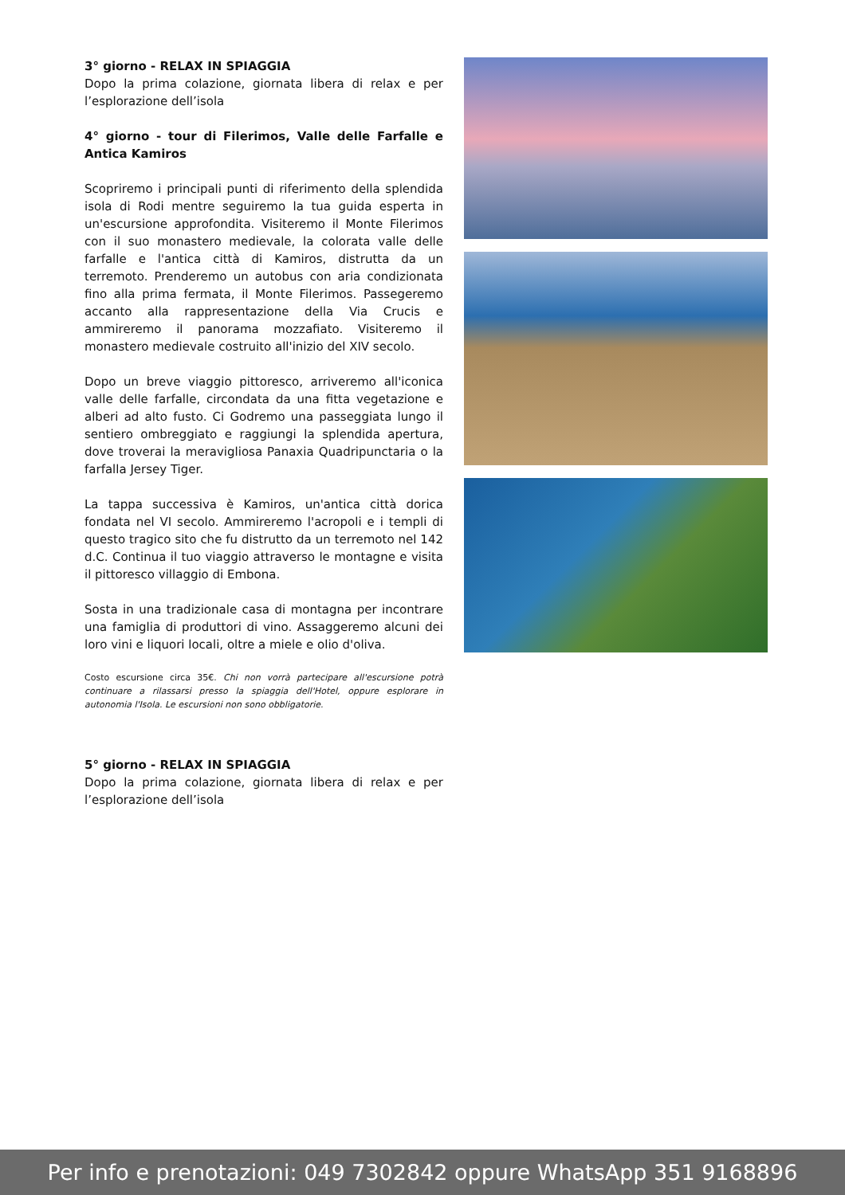3° giorno - RELAX IN SPIAGGIA
Dopo la prima colazione, giornata libera di relax e per l’esplorazione dell’isola
4° giorno - tour di Filerimos, Valle delle Farfalle e Antica Kamiros
Scopriremo i principali punti di riferimento della splendida isola di Rodi mentre seguiremo la tua guida esperta in un'escursione approfondita. Visiteremo il Monte Filerimos con il suo monastero medievale, la colorata valle delle farfalle e l'antica città di Kamiros, distrutta da un terremoto. Prenderemo un autobus con aria condizionata fino alla prima fermata, il Monte Filerimos. Passegeremo accanto alla rappresentazione della Via Crucis e ammireremo il panorama mozzafiato. Visiteremo il monastero medievale costruito all'inizio del XIV secolo.
Dopo un breve viaggio pittoresco, arriveremo all'iconica valle delle farfalle, circondata da una fitta vegetazione e alberi ad alto fusto. Ci Godremo una passeggiata lungo il sentiero ombreggiato e raggiungi la splendida apertura, dove troverai la meravigliosa Panaxia Quadripunctaria o la farfalla Jersey Tiger.
La tappa successiva è Kamiros, un'antica città dorica fondata nel VI secolo. Ammireremo l'acropoli e i templi di questo tragico sito che fu distrutto da un terremoto nel 142 d.C. Continua il tuo viaggio attraverso le montagne e visita il pittoresco villaggio di Embona.
Sosta in una tradizionale casa di montagna per incontrare una famiglia di produttori di vino. Assaggeremo alcuni dei loro vini e liquori locali, oltre a miele e olio d'oliva.
Costo escursione circa 35€. Chi non vorrà partecipare all'escursione potrà continuare a rilassarsi presso la spiaggia dell'Hotel, oppure esplorare in autonomia l'Isola. Le escursioni non sono obbligatorie.
5° giorno - RELAX IN SPIAGGIA
Dopo la prima colazione, giornata libera di relax e per l’esplorazione dell’isola
Per info e prenotazioni: 049 7302842 oppure WhatsApp 351 9168896